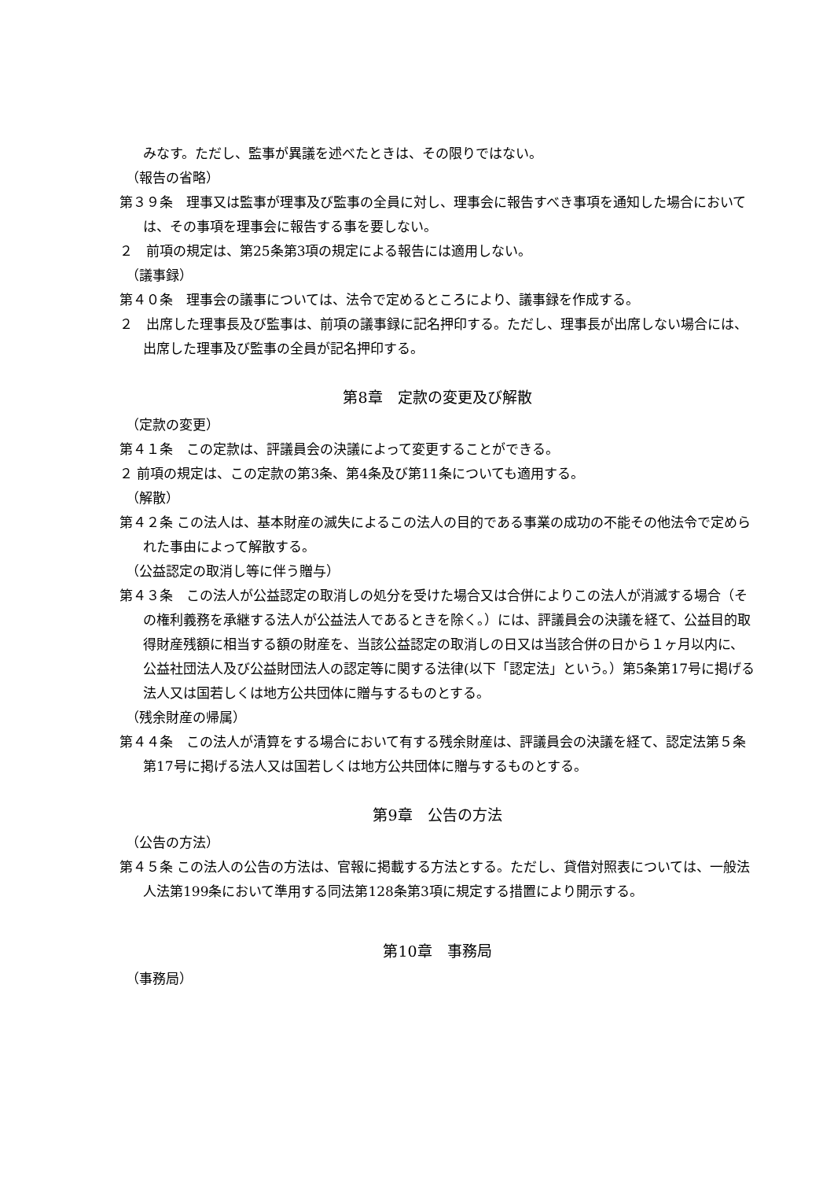みなす。ただし、監事が異議を述べたときは、その限りではない。
（報告の省略）
第３９条　理事又は監事が理事及び監事の全員に対し、理事会に報告すべき事項を通知した場合においては、その事項を理事会に報告する事を要しない。
２　前項の規定は、第25条第3項の規定による報告には適用しない。
（議事録）
第４０条　理事会の議事については、法令で定めるところにより、議事録を作成する。
２　出席した理事長及び監事は、前項の議事録に記名押印する。ただし、理事長が出席しない場合には、出席した理事及び監事の全員が記名押印する。
第8章　定款の変更及び解散
（定款の変更）
第４１条　この定款は、評議員会の決議によって変更することができる。
２ 前項の規定は、この定款の第3条、第4条及び第11条についても適用する。
（解散）
第４２条 この法人は、基本財産の滅失によるこの法人の目的である事業の成功の不能その他法令で定められた事由によって解散する。
（公益認定の取消し等に伴う贈与）
第４３条　この法人が公益認定の取消しの処分を受けた場合又は合併によりこの法人が消滅する場合（その権利義務を承継する法人が公益法人であるときを除く。）には、評議員会の決議を経て、公益目的取得財産残額に相当する額の財産を、当該公益認定の取消しの日又は当該合併の日から１ヶ月以内に、公益社団法人及び公益財団法人の認定等に関する法律(以下「認定法」という。）第5条第17号に掲げる法人又は国若しくは地方公共団体に贈与するものとする。
（残余財産の帰属）
第４４条　この法人が清算をする場合において有する残余財産は、評議員会の決議を経て、認定法第５条第17号に掲げる法人又は国若しくは地方公共団体に贈与するものとする。
第9章　公告の方法
（公告の方法）
第４５条 この法人の公告の方法は、官報に掲載する方法とする。ただし、貸借対照表については、一般法人法第199条において準用する同法第128条第3項に規定する措置により開示する。
第10章　事務局
（事務局）